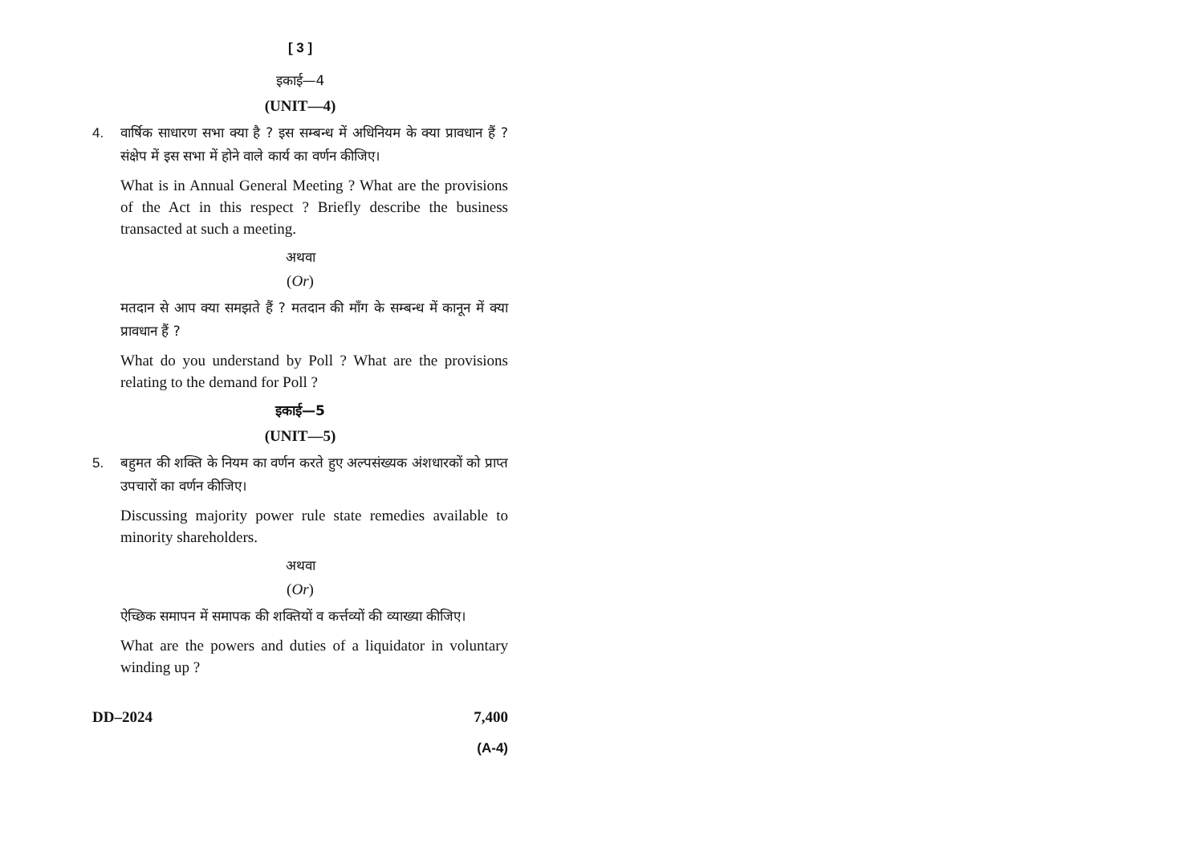[ 3 ]
इकाई—4
(UNIT—4)
4. वार्षिक साधारण सभा क्या है ? इस सम्बन्ध में अधिनियम के क्या प्रावधान हैं ? संक्षेप में इस सभा में होने वाले कार्य का वर्णन कीजिए।
What is in Annual General Meeting ? What are the provisions of the Act in this respect ? Briefly describe the business transacted at such a meeting.
अथवा
(Or)
मतदान से आप क्या समझते हैं ? मतदान की माँग के सम्बन्ध में कानून में क्या प्रावधान हैं ?
What do you understand by Poll ? What are the provisions relating to the demand for Poll ?
इकाई—5
(UNIT—5)
5. बहुमत की शक्ति के नियम का वर्णन करते हुए अल्पसंख्यक अंशधारकों को प्राप्त उपचारों का वर्णन कीजिए।
Discussing majority power rule state remedies available to minority shareholders.
अथवा
(Or)
ऐच्छिक समापन में समापक की शक्तियों व कर्त्तव्यों की व्याख्या कीजिए।
What are the powers and duties of a liquidator in voluntary winding up ?
DD–2024 7,400
(A-4)